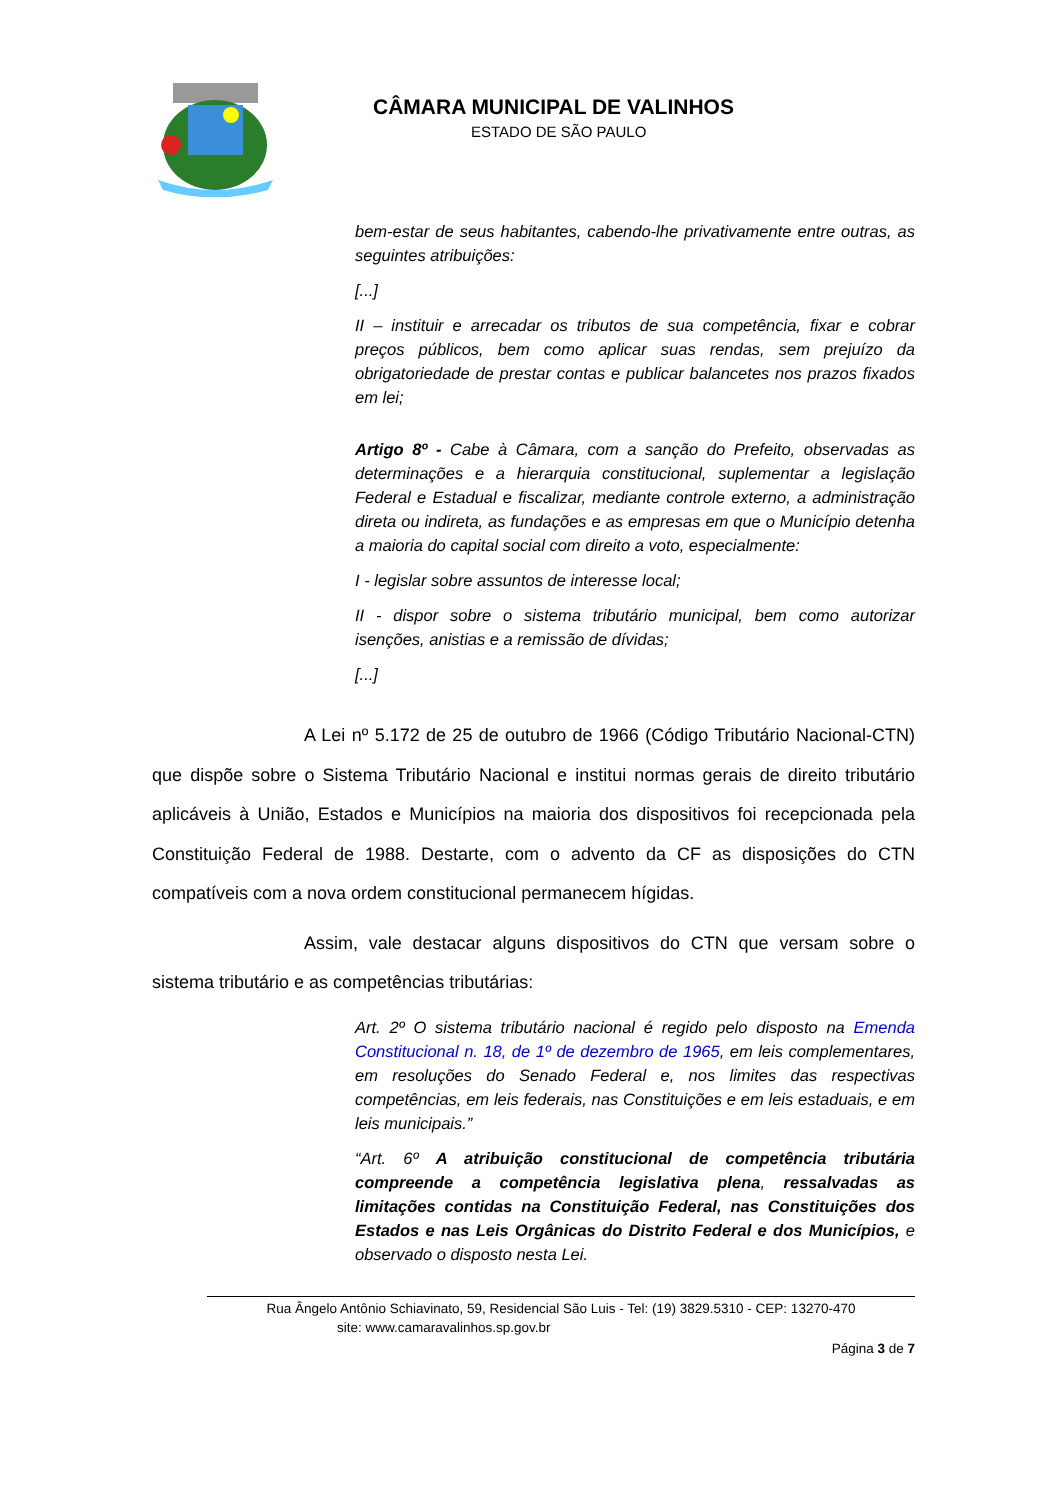CÂMARA MUNICIPAL DE VALINHOS
ESTADO DE SÃO PAULO
bem-estar de seus habitantes, cabendo-lhe privativamente entre outras, as seguintes atribuições:
[...]
II – instituir e arrecadar os tributos de sua competência, fixar e cobrar preços públicos, bem como aplicar suas rendas, sem prejuízo da obrigatoriedade de prestar contas e publicar balancetes nos prazos fixados em lei;
Artigo 8º - Cabe à Câmara, com a sanção do Prefeito, observadas as determinações e a hierarquia constitucional, suplementar a legislação Federal e Estadual e fiscalizar, mediante controle externo, a administração direta ou indireta, as fundações e as empresas em que o Município detenha a maioria do capital social com direito a voto, especialmente:
I - legislar sobre assuntos de interesse local;
II - dispor sobre o sistema tributário municipal, bem como autorizar isenções, anistias e a remissão de dívidas;
[...]
A Lei nº 5.172 de 25 de outubro de 1966 (Código Tributário Nacional-CTN) que dispõe sobre o Sistema Tributário Nacional e institui normas gerais de direito tributário aplicáveis à União, Estados e Municípios na maioria dos dispositivos foi recepcionada pela Constituição Federal de 1988. Destarte, com o advento da CF as disposições do CTN compatíveis com a nova ordem constitucional permanecem hígidas.
Assim, vale destacar alguns dispositivos do CTN que versam sobre o sistema tributário e as competências tributárias:
Art. 2º O sistema tributário nacional é regido pelo disposto na Emenda Constitucional n. 18, de 1º de dezembro de 1965, em leis complementares, em resoluções do Senado Federal e, nos limites das respectivas competências, em leis federais, nas Constituições e em leis estaduais, e em leis municipais.”
“Art. 6º A atribuição constitucional de competência tributária compreende a competência legislativa plena, ressalvadas as limitações contidas na Constituição Federal, nas Constituições dos Estados e nas Leis Orgânicas do Distrito Federal e dos Municípios, e observado o disposto nesta Lei.
Rua Ângelo Antônio Schiavinato, 59, Residencial São Luis - Tel: (19) 3829.5310 - CEP: 13270-470
site: www.camaravalinhos.sp.gov.br
Página 3 de 7